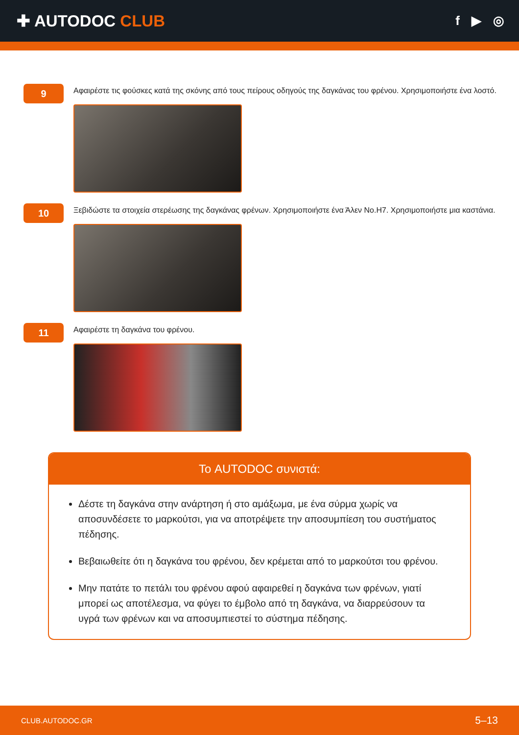✚ AUTODOC CLUB
f ▶ ◎
9
Αφαιρέστε τις φούσκες κατά της σκόνης από τους πείρους οδηγούς της δαγκάνας του φρένου. Χρησιμοποιήστε ένα λοστό.
10
Ξεβιδώστε τα στοιχεία στερέωσης της δαγκάνας φρένων. Χρησιμοποιήστε ένα Άλεν No.H7. Χρησιμοποιήστε μια καστάνια.
11
Αφαιρέστε τη δαγκάνα του φρένου.
Το AUTODOC συνιστά:
Δέστε τη δαγκάνα στην ανάρτηση ή στο αμάξωμα, με ένα σύρμα χωρίς να αποσυνδέσετε το μαρκούτσι, για να αποτρέψετε την αποσυμπίεση του συστήματος πέδησης.
Βεβαιωθείτε ότι η δαγκάνα του φρένου, δεν κρέμεται από το μαρκούτσι του φρένου.
Μην πατάτε το πετάλι του φρένου αφού αφαιρεθεί η δαγκάνα των φρένων, γιατί μπορεί ως αποτέλεσμα, να φύγει το έμβολο από τη δαγκάνα, να διαρρεύσουν τα υγρά των φρένων και να αποσυμπιεστεί το σύστημα πέδησης.
CLUB.AUTODOC.GR 5–13